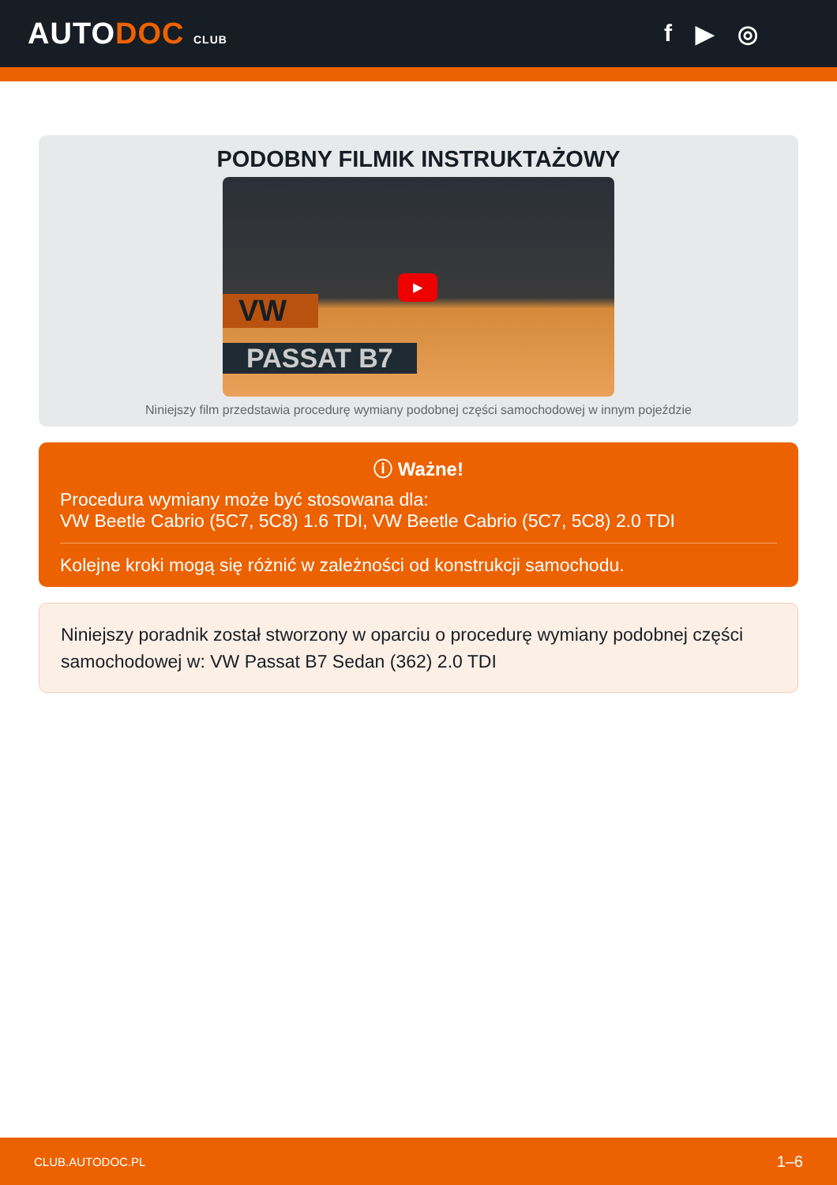AUTODOC CLUB
f ▶ ◎
PODOBNY FILMIK INSTRUKTAŻOWY
▶
VW
PASSAT B7
Niniejszy film przedstawia procedurę wymiany podobnej części samochodowej w innym pojeździe
ⓘ Ważne!
Procedura wymiany może być stosowana dla:
VW Beetle Cabrio (5C7, 5C8) 1.6 TDI, VW Beetle Cabrio (5C7, 5C8) 2.0 TDI
Kolejne kroki mogą się różnić w zależności od konstrukcji samochodu.
Niniejszy poradnik został stworzony w oparciu o procedurę wymiany podobnej części samochodowej w: VW Passat B7 Sedan (362) 2.0 TDI
CLUB.AUTODOC.PL 1–6